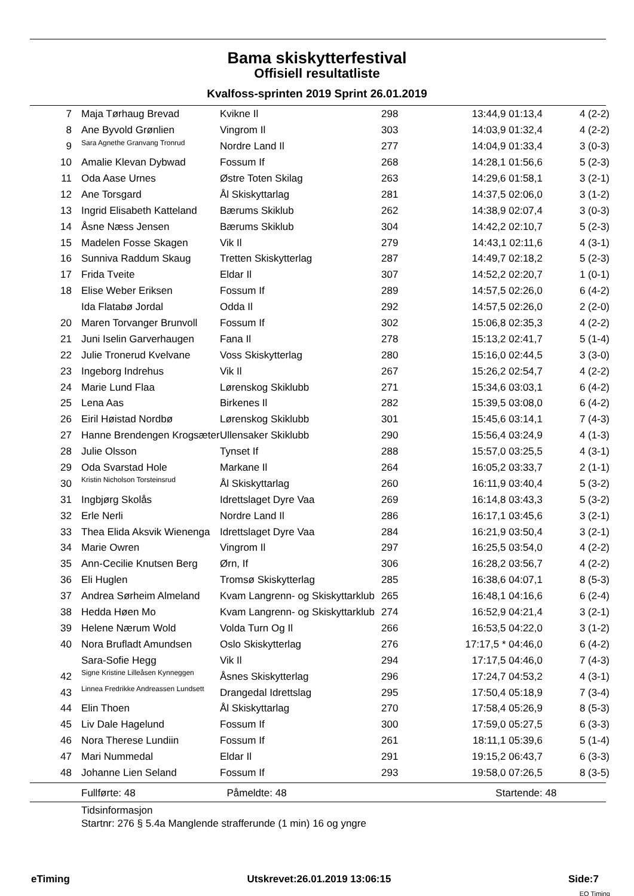Bama skiskytterfestival
Offisiell resultatliste
Kvalfoss-sprinten 2019 Sprint 26.01.2019
| 7 | Maja Tørhaug Brevad | Kvikne Il | 298 | 13:44,9 01:13,4 | 4 (2-2) |
| 8 | Ane Byvold Grønlien | Vingrom Il | 303 | 14:03,9 01:32,4 | 4 (2-2) |
| 9 | Sara Agnethe Granvang Tronrud | Nordre Land Il | 277 | 14:04,9 01:33,4 | 3 (0-3) |
| 10 | Amalie Klevan Dybwad | Fossum If | 268 | 14:28,1 01:56,6 | 5 (2-3) |
| 11 | Oda Aase Urnes | Østre Toten Skilag | 263 | 14:29,6 01:58,1 | 3 (2-1) |
| 12 | Ane Torsgard | Ål Skiskyttarlag | 281 | 14:37,5 02:06,0 | 3 (1-2) |
| 13 | Ingrid Elisabeth Katteland | Bærums Skiklub | 262 | 14:38,9 02:07,4 | 3 (0-3) |
| 14 | Åsne Næss Jensen | Bærums Skiklub | 304 | 14:42,2 02:10,7 | 5 (2-3) |
| 15 | Madelen Fosse Skagen | Vik Il | 279 | 14:43,1 02:11,6 | 4 (3-1) |
| 16 | Sunniva Raddum Skaug | Tretten Skiskytterlag | 287 | 14:49,7 02:18,2 | 5 (2-3) |
| 17 | Frida Tveite | Eldar Il | 307 | 14:52,2 02:20,7 | 1 (0-1) |
| 18 | Elise Weber Eriksen | Fossum If | 289 | 14:57,5 02:26,0 | 6 (4-2) |
| | Ida Flatabø Jordal | Odda Il | 292 | 14:57,5 02:26,0 | 2 (2-0) |
| 20 | Maren Torvanger Brunvoll | Fossum If | 302 | 15:06,8 02:35,3 | 4 (2-2) |
| 21 | Juni Iselin Garverhaugen | Fana Il | 278 | 15:13,2 02:41,7 | 5 (1-4) |
| 22 | Julie Tronerud Kvelvane | Voss Skiskytterlag | 280 | 15:16,0 02:44,5 | 3 (3-0) |
| 23 | Ingeborg Indrehus | Vik Il | 267 | 15:26,2 02:54,7 | 4 (2-2) |
| 24 | Marie Lund Flaa | Lørenskog Skiklubb | 271 | 15:34,6 03:03,1 | 6 (4-2) |
| 25 | Lena Aas | Birkenes Il | 282 | 15:39,5 03:08,0 | 6 (4-2) |
| 26 | Eiril Høistad Nordbø | Lørenskog Skiklubb | 301 | 15:45,6 03:14,1 | 7 (4-3) |
| 27 | Hanne Brendengen Krogsæter | Ullensaker Skiklubb | 290 | 15:56,4 03:24,9 | 4 (1-3) |
| 28 | Julie Olsson | Tynset If | 288 | 15:57,0 03:25,5 | 4 (3-1) |
| 29 | Oda Svarstad Hole | Markane Il | 264 | 16:05,2 03:33,7 | 2 (1-1) |
| 30 | Kristin Nicholson Torsteinsrud | Ål Skiskyttarlag | 260 | 16:11,9 03:40,4 | 5 (3-2) |
| 31 | Ingbjørg Skolås | Idrettslaget Dyre Vaa | 269 | 16:14,8 03:43,3 | 5 (3-2) |
| 32 | Erle Nerli | Nordre Land Il | 286 | 16:17,1 03:45,6 | 3 (2-1) |
| 33 | Thea Elida Aksvik Wienenga | Idrettslaget Dyre Vaa | 284 | 16:21,9 03:50,4 | 3 (2-1) |
| 34 | Marie Owren | Vingrom Il | 297 | 16:25,5 03:54,0 | 4 (2-2) |
| 35 | Ann-Cecilie Knutsen Berg | Ørn, If | 306 | 16:28,2 03:56,7 | 4 (2-2) |
| 36 | Eli Huglen | Tromsø Skiskytterlag | 285 | 16:38,6 04:07,1 | 8 (5-3) |
| 37 | Andrea Sørheim Almeland | Kvam Langrenn- og Skiskyttarklub | 265 | 16:48,1 04:16,6 | 6 (2-4) |
| 38 | Hedda Høen Mo | Kvam Langrenn- og Skiskyttarklub | 274 | 16:52,9 04:21,4 | 3 (2-1) |
| 39 | Helene Nærum Wold | Volda Turn Og Il | 266 | 16:53,5 04:22,0 | 3 (1-2) |
| 40 | Nora Brufladt Amundsen | Oslo Skiskytterlag | 276 | 17:17,5 * 04:46,0 | 6 (4-2) |
| | Sara-Sofie Hegg | Vik Il | 294 | 17:17,5 04:46,0 | 7 (4-3) |
| 42 | Signe Kristine Lilleåsen Kynneggen | Åsnes Skiskytterlag | 296 | 17:24,7 04:53,2 | 4 (3-1) |
| 43 | Linnea Fredrikke Andreassen Lundsett | Drangedal Idrettslag | 295 | 17:50,4 05:18,9 | 7 (3-4) |
| 44 | Elin Thoen | Ål Skiskyttarlag | 270 | 17:58,4 05:26,9 | 8 (5-3) |
| 45 | Liv Dale Hagelund | Fossum If | 300 | 17:59,0 05:27,5 | 6 (3-3) |
| 46 | Nora Therese Lundiin | Fossum If | 261 | 18:11,1 05:39,6 | 5 (1-4) |
| 47 | Mari Nummedal | Eldar Il | 291 | 19:15,2 06:43,7 | 6 (3-3) |
| 48 | Johanne Lien Seland | Fossum If | 293 | 19:58,0 07:26,5 | 8 (3-5) |
Fullførte: 48 Påmeldte: 48 Startende: 48
Tidsinformasjon
Startnr: 276 § 5.4a Manglende strafferunde (1 min) 16 og yngre
eTiming Utskrevet:26.01.2019 13:06:15 Side:7
EQ Timing